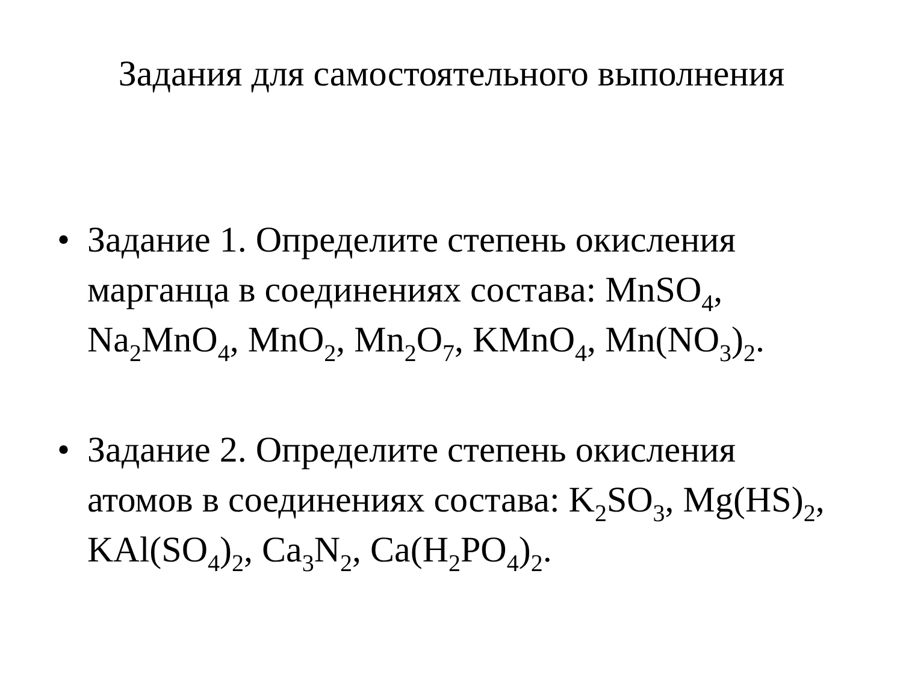Задания для самостоятельного выполнения
• Задание 1. Определите степень окисления марганца в соединениях состава: MnSO<sub>4</sub>, Na<sub>2</sub>MnO<sub>4</sub>, MnO<sub>2</sub>, Mn<sub>2</sub>O<sub>7</sub>, KMnO<sub>4</sub>, Mn(NO<sub>3</sub>)<sub>2</sub>.
• Задание 2. Определите степень окисления атомов в соединениях состава: K<sub>2</sub>SO<sub>3</sub>, Mg(HS)<sub>2</sub>, KAl(SO<sub>4</sub>)<sub>2</sub>, Ca<sub>3</sub>N<sub>2</sub>, Ca(H<sub>2</sub>PO<sub>4</sub>)<sub>2</sub>.